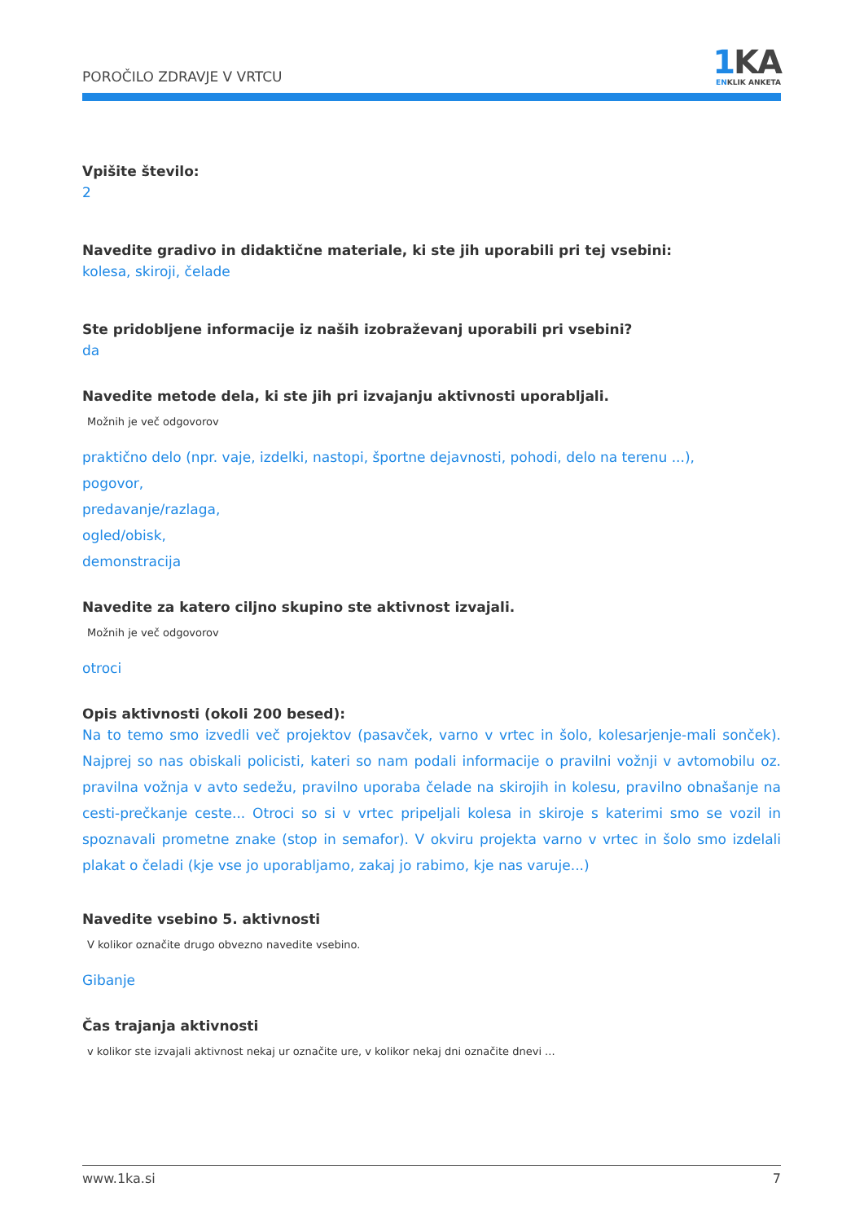POROČILO ZDRAVJE V VRTCU
1 KA
ENKLIK ANKETA
Vpišite število:
2
Navedite gradivo in didaktične materiale, ki ste jih uporabili pri tej vsebini:
kolesa, skiroji, čelade
Ste pridobljene informacije iz naših izobraževanj uporabili pri vsebini?
da
Navedite metode dela, ki ste jih pri izvajanju aktivnosti uporabljali.
Možnih je več odgovorov
praktično delo (npr. vaje, izdelki, nastopi, športne dejavnosti, pohodi, delo na terenu ...),
pogovor,
predavanje/razlaga,
ogled/obisk,
demonstracija
Navedite za katero ciljno skupino ste aktivnost izvajali.
Možnih je več odgovorov
otroci
Opis aktivnosti (okoli 200 besed):
Na to temo smo izvedli več projektov (pasavček, varno v vrtec in šolo, kolesarjenje-mali sonček). Najprej so nas obiskali policisti, kateri so nam podali informacije o pravilni vožnji v avtomobilu oz. pravilna vožnja v avto sedežu, pravilno uporaba čelade na skirojih in kolesu, pravilno obnašanje na cesti-prečkanje ceste... Otroci so si v vrtec pripeljali kolesa in skiroje s katerimi smo se vozil in spoznavali prometne znake (stop in semafor). V okviru projekta varno v vrtec in šolo smo izdelali plakat o čeladi (kje vse jo uporabljamo, zakaj jo rabimo, kje nas varuje...)
Navedite vsebino 5. aktivnosti
V kolikor označite drugo obvezno navedite vsebino.
Gibanje
Čas trajanja aktivnosti
v kolikor ste izvajali aktivnost nekaj ur označite ure, v kolikor nekaj dni označite dnevi ...
www.1ka.si 7